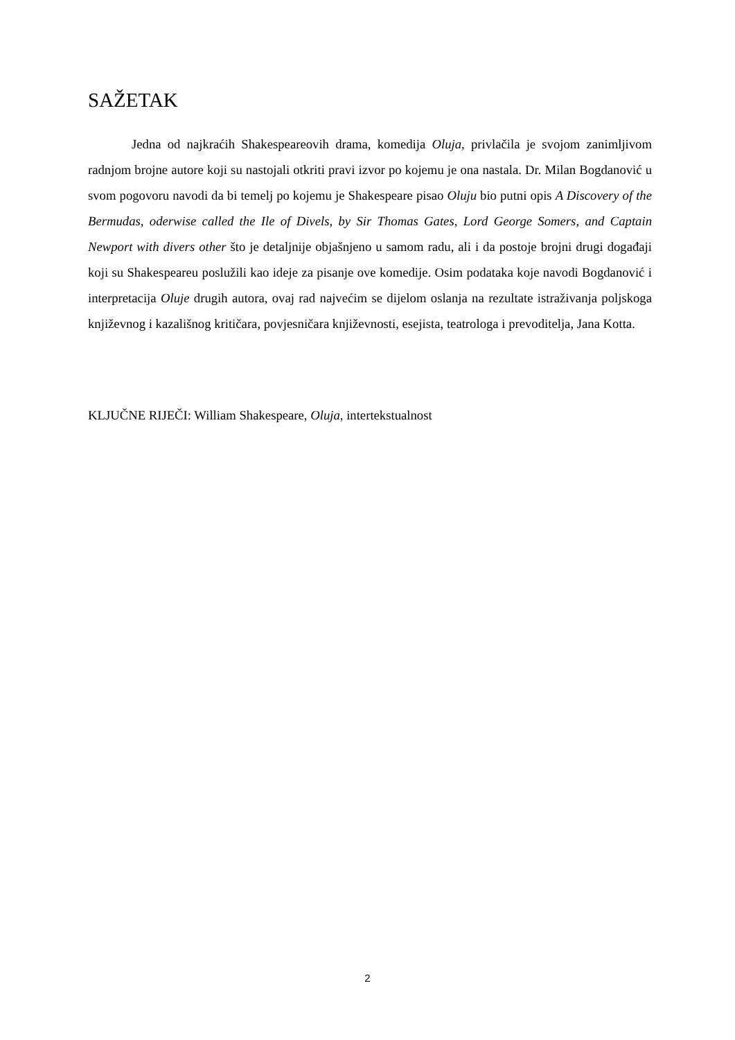SAŽETAK
Jedna od najkraćih Shakespeareovih drama, komedija Oluja, privlačila je svojom zanimljivom radnjom brojne autore koji su nastojali otkriti pravi izvor po kojemu je ona nastala. Dr. Milan Bogdanović u svom pogovoru navodi da bi temelj po kojemu je Shakespeare pisao Oluju bio putni opis A Discovery of the Bermudas, oderwise called the Ile of Divels, by Sir Thomas Gates, Lord George Somers, and Captain Newport with divers other što je detaljnije objašnjeno u samom radu, ali i da postoje brojni drugi događaji koji su Shakespeareu poslužili kao ideje za pisanje ove komedije. Osim podataka koje navodi Bogdanović i interpretacija Oluje drugih autora, ovaj rad najvećim se dijelom oslanja na rezultate istraživanja poljskoga književnog i kazališnog kritičara, povjesničara književnosti, esejista, teatrologa i prevoditelja, Jana Kotta.
KLJUČNE RIJEČI: William Shakespeare, Oluja, intertekstualnost
2